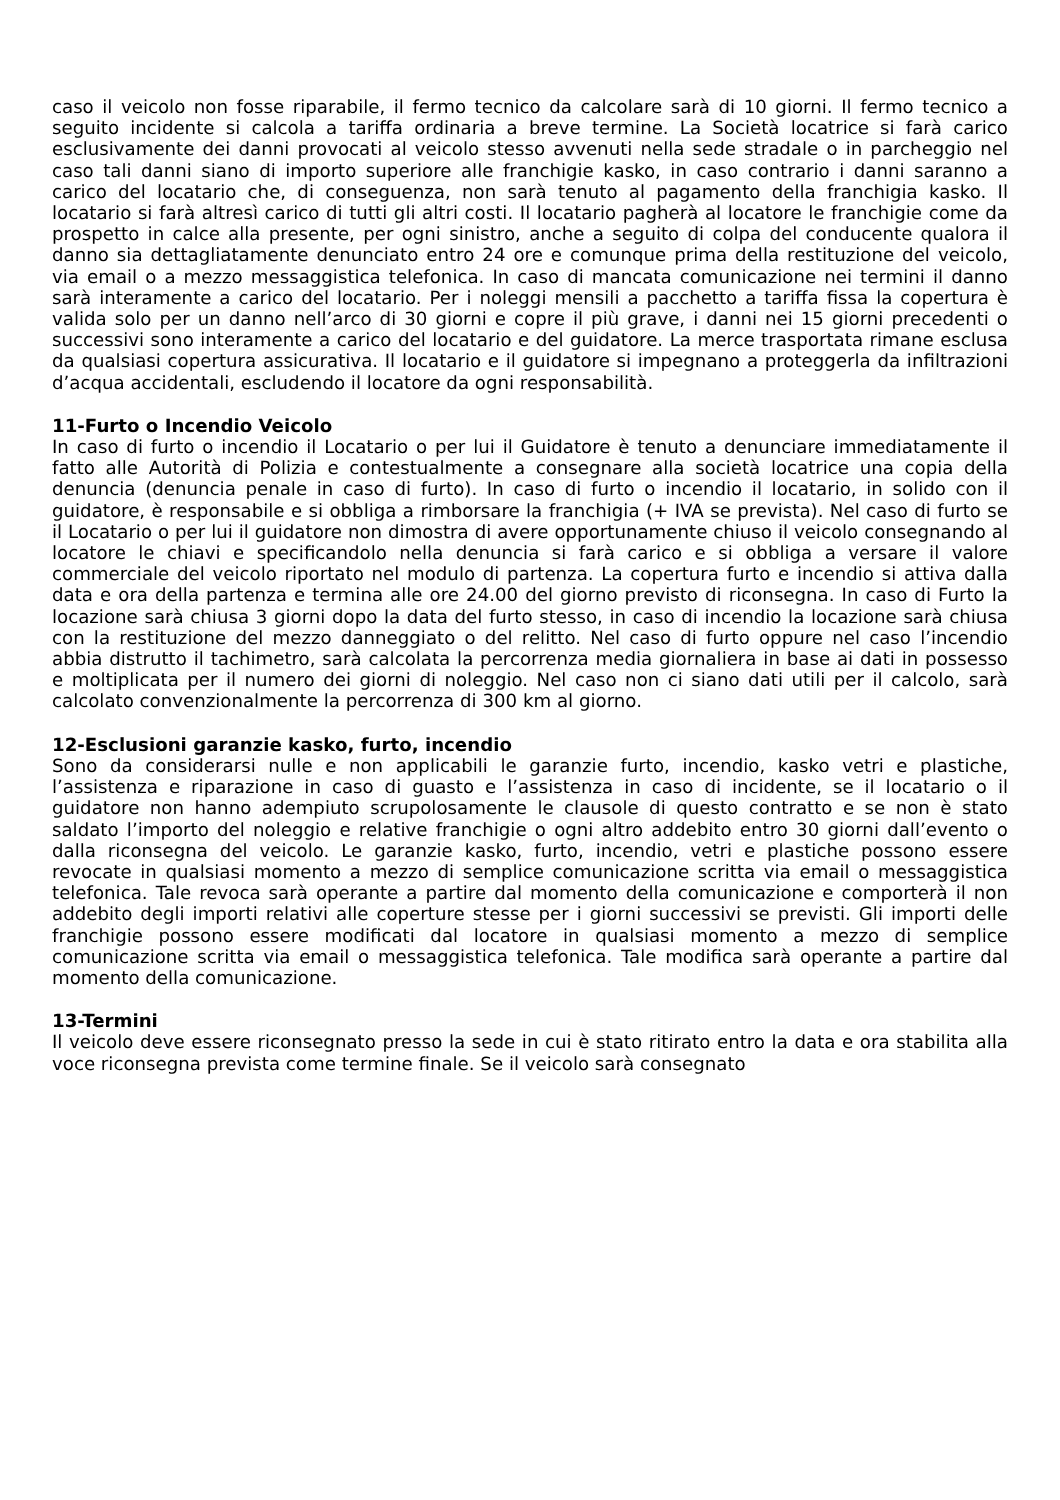caso il veicolo non fosse riparabile, il fermo tecnico da calcolare sarà di 10 giorni. Il fermo tecnico a seguito incidente si calcola a tariffa ordinaria a breve termine. La Società locatrice si farà carico esclusivamente dei danni provocati al veicolo stesso avvenuti nella sede stradale o in parcheggio nel caso tali danni siano di importo superiore alle franchigie kasko, in caso contrario i danni saranno a carico del locatario che, di conseguenza, non sarà tenuto al pagamento della franchigia kasko. Il locatario si farà altresì carico di tutti gli altri costi. Il locatario pagherà al locatore le franchigie come da prospetto in calce alla presente, per ogni sinistro, anche a seguito di colpa del conducente qualora il danno sia dettagliatamente denunciato entro 24 ore e comunque prima della restituzione del veicolo, via email o a mezzo messaggistica telefonica. In caso di mancata comunicazione nei termini il danno sarà interamente a carico del locatario. Per i noleggi mensili a pacchetto a tariffa fissa la copertura è valida solo per un danno nell’arco di 30 giorni e copre il più grave, i danni nei 15 giorni precedenti o successivi sono interamente a carico del locatario e del guidatore. La merce trasportata rimane esclusa da qualsiasi copertura assicurativa. Il locatario e il guidatore si impegnano a proteggerla da infiltrazioni d’acqua accidentali, escludendo il locatore da ogni responsabilità.
11-Furto o Incendio Veicolo
In caso di furto o incendio il Locatario o per lui il Guidatore è tenuto a denunciare immediatamente il fatto alle Autorità di Polizia e contestualmente a consegnare alla società locatrice una copia della denuncia (denuncia penale in caso di furto). In caso di furto o incendio il locatario, in solido con il guidatore, è responsabile e si obbliga a rimborsare la franchigia (+ IVA se prevista). Nel caso di furto se il Locatario o per lui il guidatore non dimostra di avere opportunamente chiuso il veicolo consegnando al locatore le chiavi e specificandolo nella denuncia si farà carico e si obbliga a versare il valore commerciale del veicolo riportato nel modulo di partenza. La copertura furto e incendio si attiva dalla data e ora della partenza e termina alle ore 24.00 del giorno previsto di riconsegna. In caso di Furto la locazione sarà chiusa 3 giorni dopo la data del furto stesso, in caso di incendio la locazione sarà chiusa con la restituzione del mezzo danneggiato o del relitto. Nel caso di furto oppure nel caso l’incendio abbia distrutto il tachimetro, sarà calcolata la percorrenza media giornaliera in base ai dati in possesso e moltiplicata per il numero dei giorni di noleggio. Nel caso non ci siano dati utili per il calcolo, sarà calcolato convenzionalmente la percorrenza di 300 km al giorno.
12-Esclusioni garanzie kasko, furto, incendio
Sono da considerarsi nulle e non applicabili le garanzie furto, incendio, kasko vetri e plastiche, l’assistenza e riparazione in caso di guasto e l’assistenza in caso di incidente, se il locatario o il guidatore non hanno adempiuto scrupolosamente le clausole di questo contratto e se non è stato saldato l’importo del noleggio e relative franchigie o ogni altro addebito entro 30 giorni dall’evento o dalla riconsegna del veicolo. Le garanzie kasko, furto, incendio, vetri e plastiche possono essere revocate in qualsiasi momento a mezzo di semplice comunicazione scritta via email o messaggistica telefonica. Tale revoca sarà operante a partire dal momento della comunicazione e comporterà il non addebito degli importi relativi alle coperture stesse per i giorni successivi se previsti. Gli importi delle franchigie possono essere modificati dal locatore in qualsiasi momento a mezzo di semplice comunicazione scritta via email o messaggistica telefonica. Tale modifica sarà operante a partire dal momento della comunicazione.
13-Termini
Il veicolo deve essere riconsegnato presso la sede in cui è stato ritirato entro la data e ora stabilita alla voce riconsegna prevista come termine finale. Se il veicolo sarà consegnato